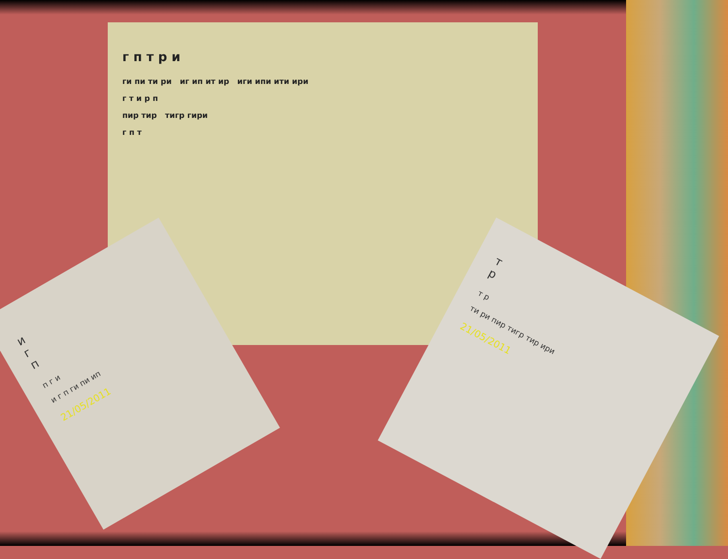г п т р и
ги пи ти ри иг ип ит ир иги ипи ити ири
г т и р п
пир тир тигр гири
г п т
и
г
п
п г и
и г п ги пи ип
21/05/2011
т
р
т р
ти ри пир тигр тир ири
21/05/2011